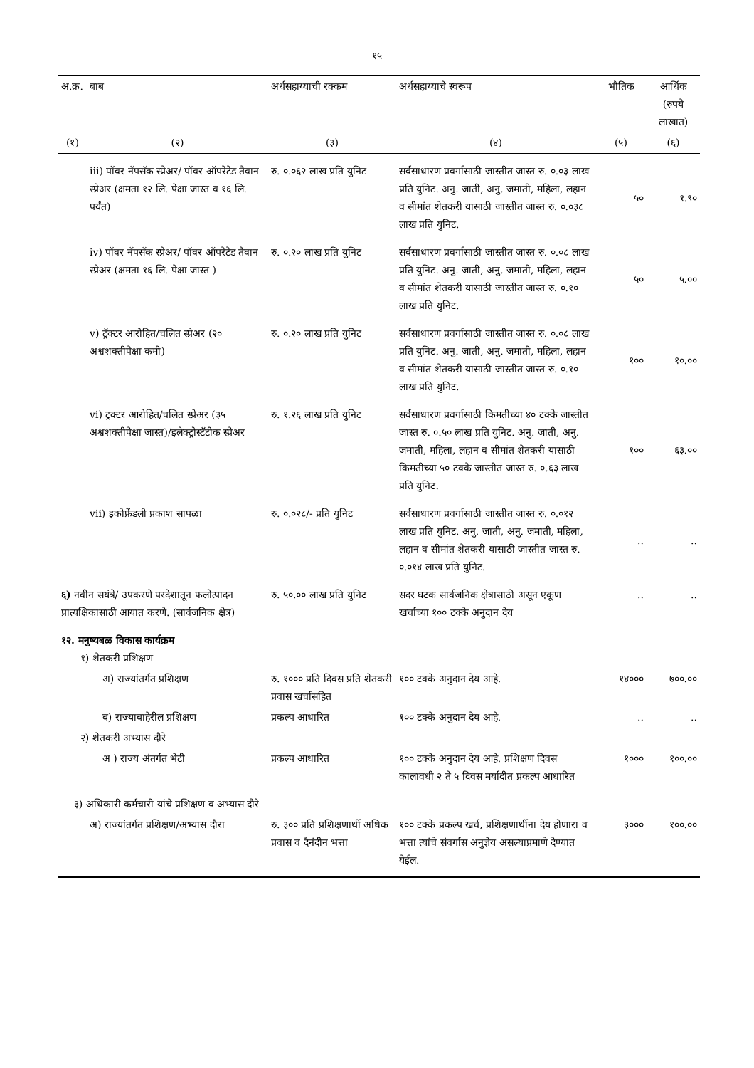१५
| अ.क्र. | बाब | अर्थसहाय्याची रक्कम | अर्थसहाय्याचे स्वरूप | भौतिक | आर्थिक (रुपये लाखात) |
| --- | --- | --- | --- | --- | --- |
| (१) | (२) | (३) | (४) | (५) | (६) |
| | iii) पॉवर नॅपसॅक स्प्रेअर/ पॉवर ऑपरेटेड तैवान स्प्रेअर (क्षमता १२ लि. पेक्षा जास्त व १६ लि. पर्यंत) | रु. ०.०६२ लाख प्रति युनिट | सर्वसाधारण प्रवर्गासाठी जास्तीत जास्त रु. ०.०३ लाख प्रति युनिट. अनु. जाती, अनु. जमाती, महिला, लहान व सीमांत शेतकरी यासाठी जास्तीत जास्त रु. ०.०३८ लाख प्रति युनिट. | ५० | १.९० |
| | iv) पॉवर नॅपसॅक स्प्रेअर/ पॉवर ऑपरेटेड तैवान स्प्रेअर (क्षमता १६ लि. पेक्षा जास्त ) | रु. ०.२० लाख प्रति युनिट | सर्वसाधारण प्रवर्गासाठी जास्तीत जास्त रु. ०.०८ लाख प्रति युनिट. अनु. जाती, अनु. जमाती, महिला, लहान व सीमांत शेतकरी यासाठी जास्तीत जास्त रु. ०.१० लाख प्रति युनिट. | ५० | ५.०० |
| | v) ट्रॅक्टर आरोहित/चलित स्प्रेअर (२० अश्वशक्तीपेक्षा कमी) | रु. ०.२० लाख प्रति युनिट | सर्वसाधारण प्रवर्गासाठी जास्तीत जास्त रु. ०.०८ लाख प्रति युनिट. अनु. जाती, अनु. जमाती, महिला, लहान व सीमांत शेतकरी यासाठी जास्तीत जास्त रु. ०.१० लाख प्रति युनिट. | १०० | १०.०० |
| | vi) ट्रक्टर आरोहित/चलित स्प्रेअर (३५ अश्वशक्तीपेक्षा जास्त)/इलेक्ट्रोस्टॅटीक स्प्रेअर | रु. १.२६ लाख प्रति युनिट | सर्वसाधारण प्रवर्गासाठी किमतीच्या ४० टक्के जास्तीत जास्त रु. ०.५० लाख प्रति युनिट. अनु. जाती, अनु. जमाती, महिला, लहान व सीमांत शेतकरी यासाठी किमतीच्या ५० टक्के जास्तीत जास्त रु. ०.६३ लाख प्रति युनिट. | १०० | ६३.०० |
| | vii) इकोफ्रेंडली प्रकाश सापळा | रु. ०.०२८/- प्रति युनिट | सर्वसाधारण प्रवर्गासाठी जास्तीत जास्त रु. ०.०१२ लाख प्रति युनिट. अनु. जाती, अनु. जमाती, महिला, लहान व सीमांत शेतकरी यासाठी जास्तीत जास्त रु. ०.०१४ लाख प्रति युनिट. | .. | .. |
| ६) नवीन सयंत्रे/ उपकरणे परदेशातून फलोत्पादन प्रात्यक्षिकासाठी आयात करणे. (सार्वजनिक क्षेत्र) | | रु. ५०.०० लाख प्रति युनिट | सदर घटक सार्वजनिक क्षेत्रासाठी असून एकूण खर्चाच्या १०० टक्के अनुदान देय | .. | .. |
| १२. मनुष्यबळ विकास कार्यक्रम १) शेतकरी प्रशिक्षण | | | | | |
| | अ) राज्यांतर्गत प्रशिक्षण | रु. १००० प्रति दिवस प्रति शेतकरी प्रवास खर्चासहित | १०० टक्के अनुदान देय आहे. | १४००० | ७००.०० |
| | ब) राज्याबाहेरील प्रशिक्षण | प्रकल्प आधारित | १०० टक्के अनुदान देय आहे. | .. | .. |
| २) शेतकरी अभ्यास दौरे | | | | | |
| | अ ) राज्य अंतर्गत भेटी | प्रकल्प आधारित | १०० टक्के अनुदान देय आहे. प्रशिक्षण दिवस कालावधी २ ते ५ दिवस मर्यादीत प्रकल्प आधारित | १००० | १००.०० |
| ३) अधिकारी कर्मचारी यांचे प्रशिक्षण व अभ्यास दौरे | | | | | |
| | अ) राज्यांतर्गत प्रशिक्षण/अभ्यास दौरा | रु. ३०० प्रति प्रशिक्षणार्थी अधिक प्रवास व दैनंदीन भत्ता | १०० टक्के प्रकल्प खर्च, प्रशिक्षणार्थीना देय होणारा व भत्ता त्यांचे संवर्गास अनुज्ञेय असल्याप्रमाणे देण्यात येईल. | ३००० | १००.०० |